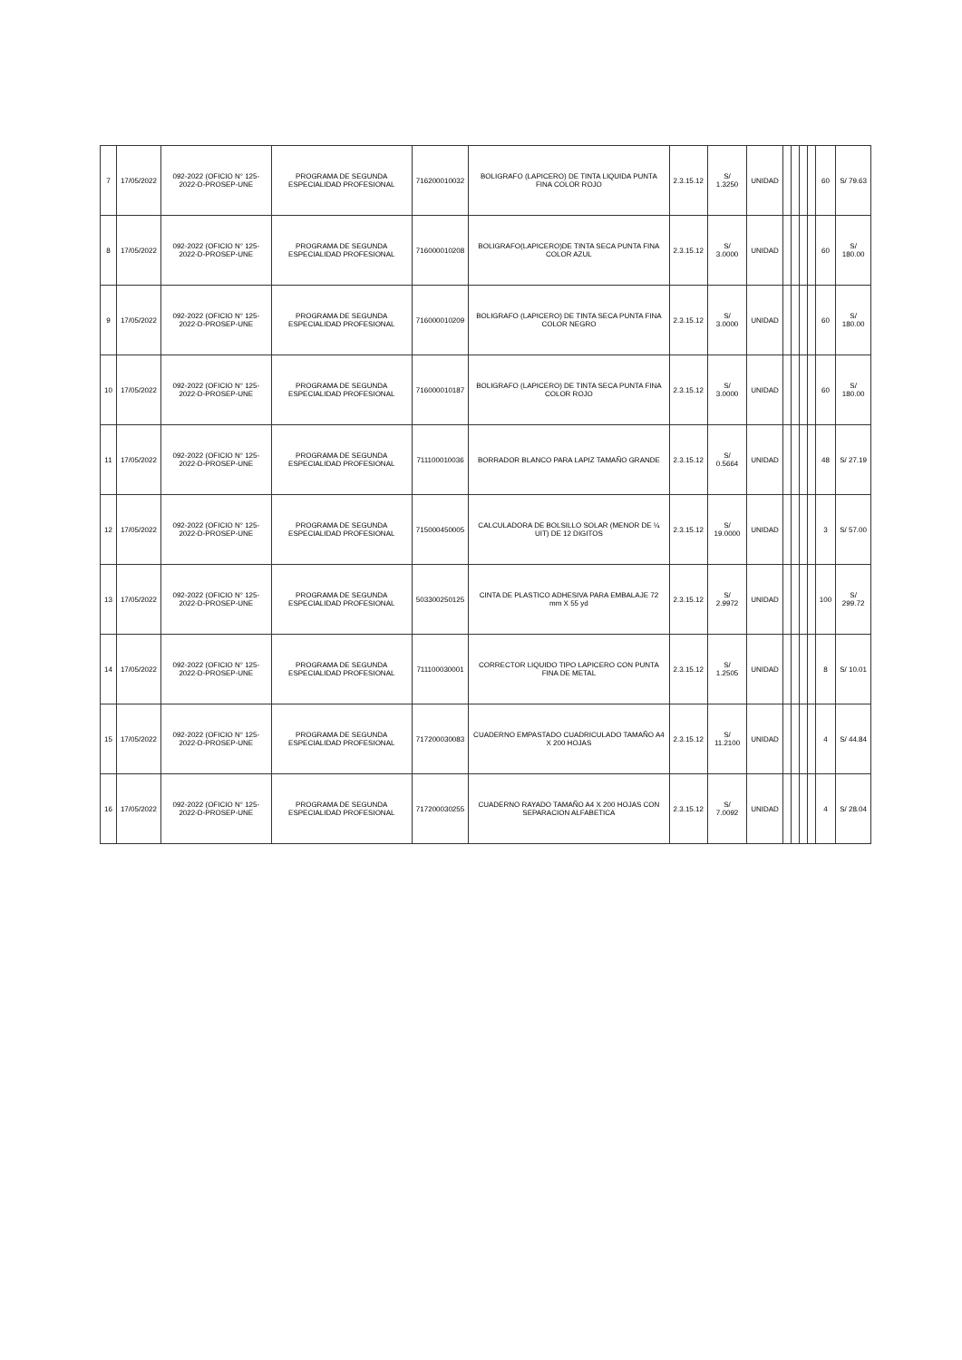| 7 | 17/05/2022 | 092-2022 (OFICIO N° 125-2022-D-PROSEP-UNE | PROGRAMA DE SEGUNDA ESPECIALIDAD PROFESIONAL | 716200010032 | BOLIGRAFO (LAPICERO) DE TINTA LIQUIDA PUNTA FINA COLOR ROJO | 2.3.15.12 | S/ 1.3250 | UNIDAD | | | | | 60 | S/ 79.63 |
| 8 | 17/05/2022 | 092-2022 (OFICIO N° 125-2022-D-PROSEP-UNE | PROGRAMA DE SEGUNDA ESPECIALIDAD PROFESIONAL | 716000010208 | BOLIGRAFO(LAPICERO)DE TINTA SECA PUNTA FINA COLOR AZUL | 2.3.15.12 | S/ 3.0000 | UNIDAD | | | | | 60 | S/ 180.00 |
| 9 | 17/05/2022 | 092-2022 (OFICIO N° 125-2022-D-PROSEP-UNE | PROGRAMA DE SEGUNDA ESPECIALIDAD PROFESIONAL | 716000010209 | BOLIGRAFO (LAPICERO) DE TINTA SECA PUNTA FINA COLOR NEGRO | 2.3.15.12 | S/ 3.0000 | UNIDAD | | | | | 60 | S/ 180.00 |
| 10 | 17/05/2022 | 092-2022 (OFICIO N° 125-2022-D-PROSEP-UNE | PROGRAMA DE SEGUNDA ESPECIALIDAD PROFESIONAL | 716000010187 | BOLIGRAFO (LAPICERO) DE TINTA SECA PUNTA FINA COLOR ROJO | 2.3.15.12 | S/ 3.0000 | UNIDAD | | | | | 60 | S/ 180.00 |
| 11 | 17/05/2022 | 092-2022 (OFICIO N° 125-2022-D-PROSEP-UNE | PROGRAMA DE SEGUNDA ESPECIALIDAD PROFESIONAL | 711100010036 | BORRADOR BLANCO PARA LAPIZ TAMAÑO GRANDE | 2.3.15.12 | S/ 0.5664 | UNIDAD | | | | | 48 | S/ 27.19 |
| 12 | 17/05/2022 | 092-2022 (OFICIO N° 125-2022-D-PROSEP-UNE | PROGRAMA DE SEGUNDA ESPECIALIDAD PROFESIONAL | 715000450005 | CALCULADORA DE BOLSILLO SOLAR (MENOR DE ¼ UIT) DE 12 DIGITOS | 2.3.15.12 | S/ 19.0000 | UNIDAD | | | | | 3 | S/ 57.00 |
| 13 | 17/05/2022 | 092-2022 (OFICIO N° 125-2022-D-PROSEP-UNE | PROGRAMA DE SEGUNDA ESPECIALIDAD PROFESIONAL | 503300250125 | CINTA DE PLASTICO ADHESIVA PARA EMBALAJE 72 mm X 55 yd | 2.3.15.12 | S/ 2.9972 | UNIDAD | | | | | 100 | S/ 299.72 |
| 14 | 17/05/2022 | 092-2022 (OFICIO N° 125-2022-D-PROSEP-UNE | PROGRAMA DE SEGUNDA ESPECIALIDAD PROFESIONAL | 711100030001 | CORRECTOR LIQUIDO TIPO LAPICERO CON PUNTA FINA DE METAL | 2.3.15.12 | S/ 1.2505 | UNIDAD | | | | | 8 | S/ 10.01 |
| 15 | 17/05/2022 | 092-2022 (OFICIO N° 125-2022-D-PROSEP-UNE | PROGRAMA DE SEGUNDA ESPECIALIDAD PROFESIONAL | 717200030083 | CUADERNO EMPASTADO CUADRICULADO TAMAÑO A4 X 200 HOJAS | 2.3.15.12 | S/ 11.2100 | UNIDAD | | | | | 4 | S/ 44.84 |
| 16 | 17/05/2022 | 092-2022 (OFICIO N° 125-2022-D-PROSEP-UNE | PROGRAMA DE SEGUNDA ESPECIALIDAD PROFESIONAL | 717200030255 | CUADERNO RAYADO TAMAÑO A4 X 200 HOJAS CON SEPARACION ALFABETICA | 2.3.15.12 | S/ 7.0092 | UNIDAD | | | | | 4 | S/ 28.04 |